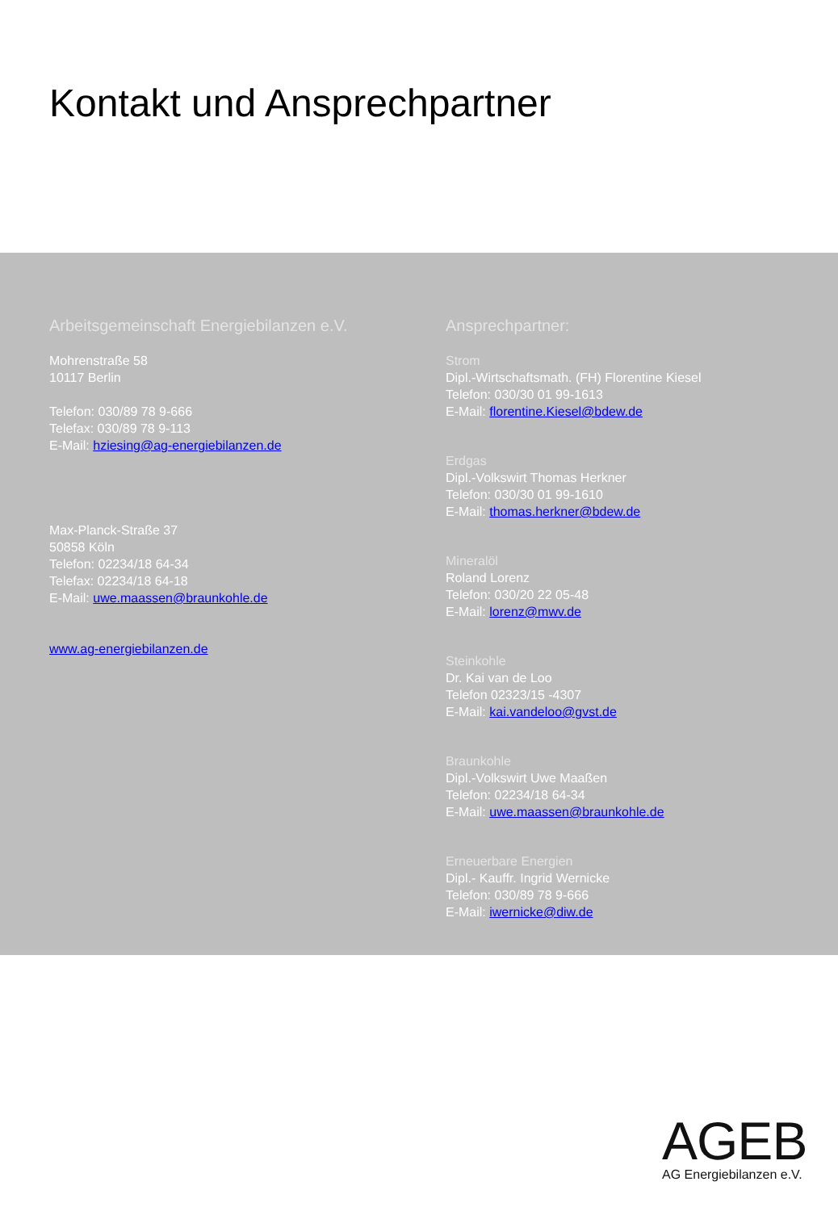Kontakt und Ansprechpartner
Arbeitsgemeinschaft Energiebilanzen e.V.
Mohrenstraße 58
10117 Berlin
Telefon: 030/89 78 9-666
Telefax: 030/89 78 9-113
E-Mail: hziesing@ag-energiebilanzen.de
Max-Planck-Straße 37
50858 Köln
Telefon: 02234/18 64-34
Telefax: 02234/18 64-18
E-Mail: uwe.maassen@braunkohle.de
www.ag-energiebilanzen.de
Ansprechpartner:
Strom
Dipl.-Wirtschaftsmath. (FH) Florentine Kiesel
Telefon: 030/30 01 99-1613
E-Mail: florentine.Kiesel@bdew.de
Erdgas
Dipl.-Volkswirt Thomas Herkner
Telefon: 030/30 01 99-1610
E-Mail: thomas.herkner@bdew.de
Mineralöl
Roland Lorenz
Telefon: 030/20 22 05-48
E-Mail: lorenz@mwv.de
Steinkohle
Dr. Kai van de Loo
Telefon 02323/15 -4307
E-Mail: kai.vandeloo@gvst.de
Braunkohle
Dipl.-Volkswirt Uwe Maaßen
Telefon: 02234/18 64-34
E-Mail: uwe.maassen@braunkohle.de
Erneuerbare Energien
Dipl.- Kauffr. Ingrid Wernicke
Telefon: 030/89 78 9-666
E-Mail: iwernicke@diw.de
AGEB
AG Energiebilanzen e.V.